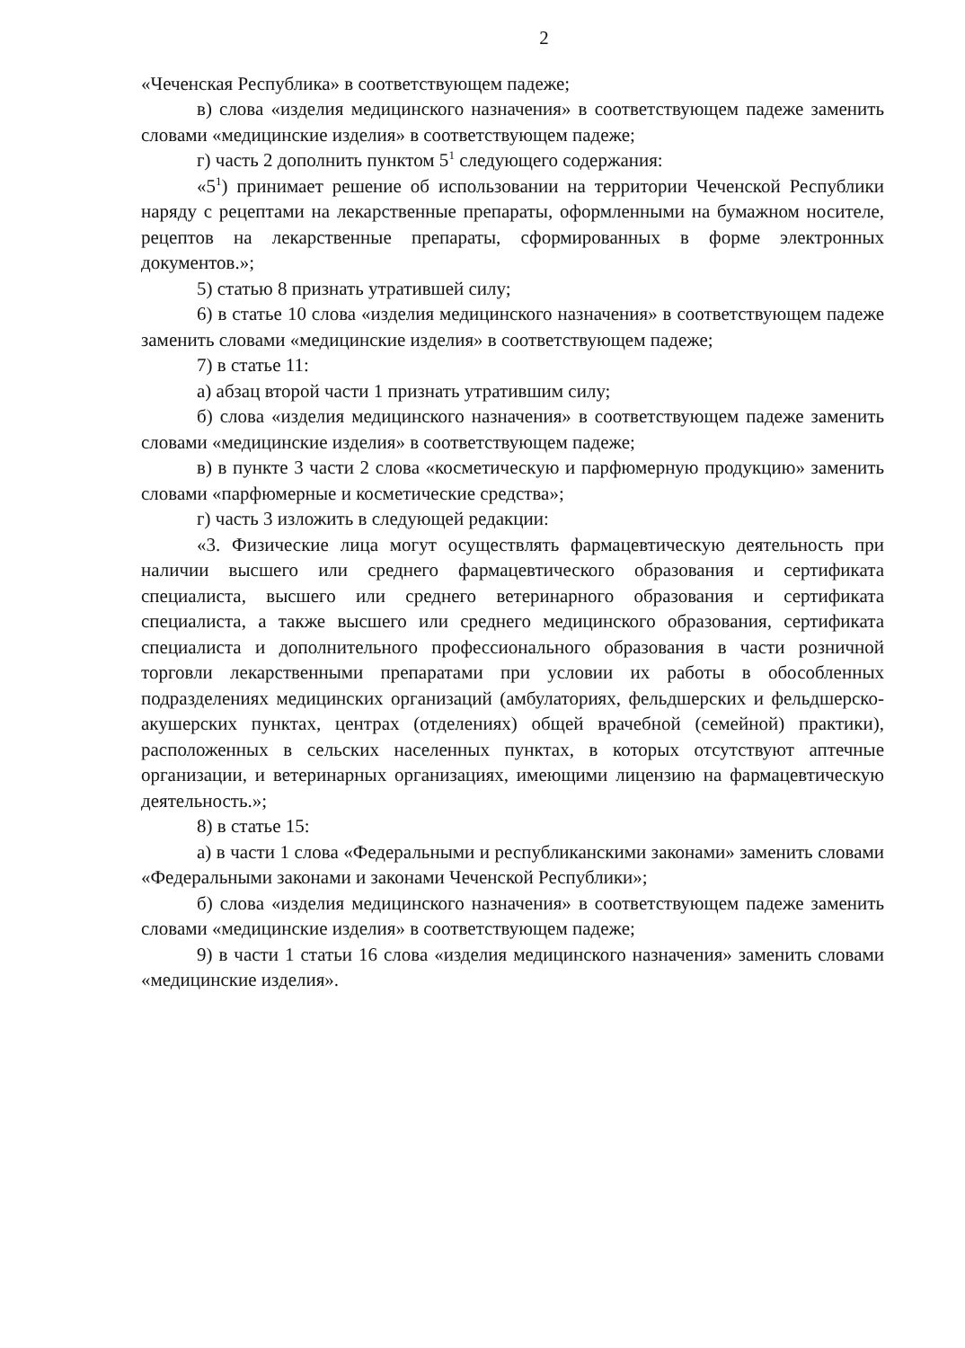2
«Чеченская Республика» в соответствующем падеже;
в) слова «изделия медицинского назначения» в соответствующем падеже заменить словами «медицинские изделия» в соответствующем падеже;
г) часть 2 дополнить пунктом 5<sup>1</sup> следующего содержания:
«5<sup>1</sup>) принимает решение об использовании на территории Чеченской Республики наряду с рецептами на лекарственные препараты, оформленными на бумажном носителе, рецептов на лекарственные препараты, сформированных в форме электронных документов.»;
5) статью 8 признать утратившей силу;
6) в статье 10 слова «изделия медицинского назначения» в соответствующем падеже заменить словами «медицинские изделия» в соответствующем падеже;
7) в статье 11:
а) абзац второй части 1 признать утратившим силу;
б) слова «изделия медицинского назначения» в соответствующем падеже заменить словами «медицинские изделия» в соответствующем падеже;
в) в пункте 3 части 2 слова «косметическую и парфюмерную продукцию» заменить словами «парфюмерные и косметические средства»;
г) часть 3 изложить в следующей редакции:
«3. Физические лица могут осуществлять фармацевтическую деятельность при наличии высшего или среднего фармацевтического образования и сертификата специалиста, высшего или среднего ветеринарного образования и сертификата специалиста, а также высшего или среднего медицинского образования, сертификата специалиста и дополнительного профессионального образования в части розничной торговли лекарственными препаратами при условии их работы в обособленных подразделениях медицинских организаций (амбулаториях, фельдшерских и фельдшерско-акушерских пунктах, центрах (отделениях) общей врачебной (семейной) практики), расположенных в сельских населенных пунктах, в которых отсутствуют аптечные организации, и ветеринарных организациях, имеющими лицензию на фармацевтическую деятельность.»;
8) в статье 15:
а) в части 1 слова «Федеральными и республиканскими законами» заменить словами «Федеральными законами и законами Чеченской Республики»;
б) слова «изделия медицинского назначения» в соответствующем падеже заменить словами «медицинские изделия» в соответствующем падеже;
9) в части 1 статьи 16 слова «изделия медицинского назначения» заменить словами «медицинские изделия».